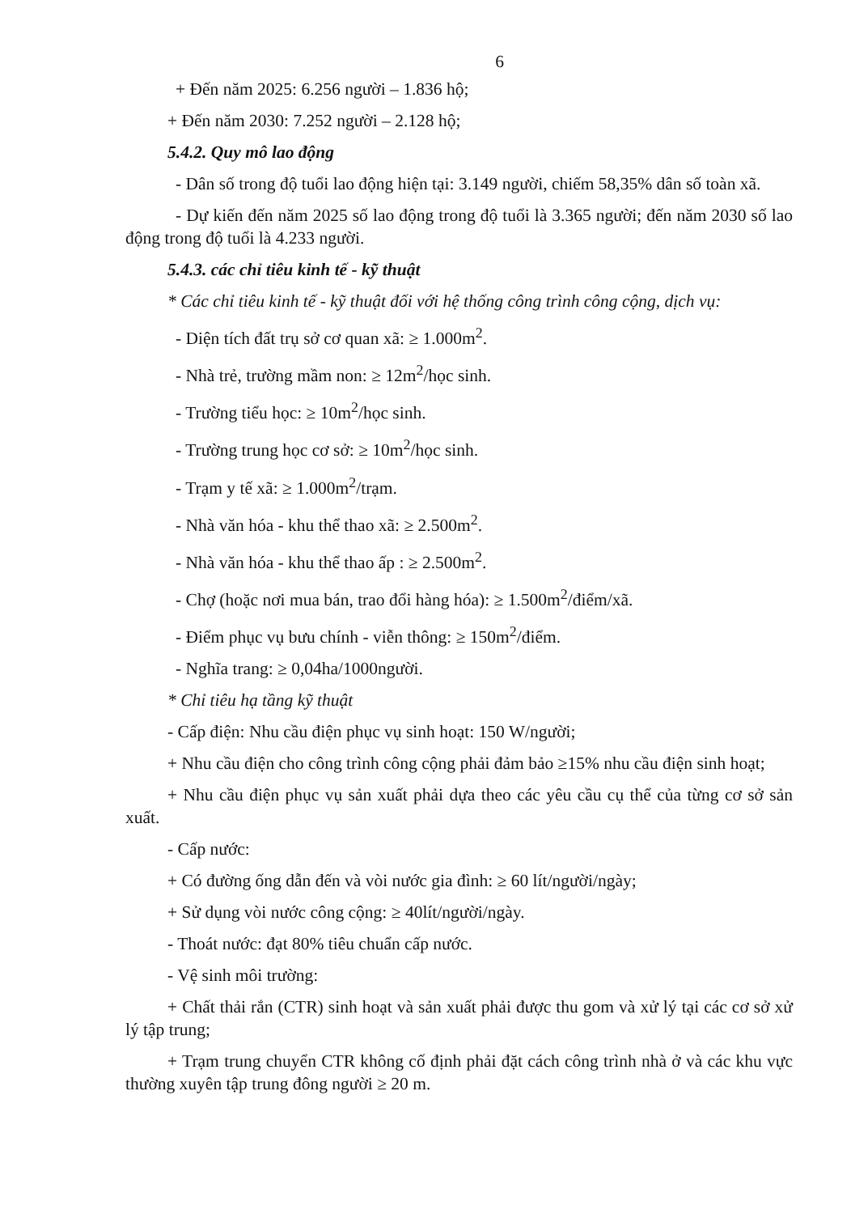6
+ Đến năm 2025: 6.256 người – 1.836 hộ;
+ Đến năm 2030: 7.252 người – 2.128 hộ;
5.4.2. Quy mô lao động
- Dân số trong độ tuổi lao động hiện tại: 3.149 người, chiếm 58,35% dân số toàn xã.
- Dự kiến đến năm 2025 số lao động trong độ tuổi là 3.365 người; đến năm 2030 số lao động trong độ tuổi là 4.233 người.
5.4.3. các chỉ tiêu kinh tế - kỹ thuật
* Các chỉ tiêu kinh tế - kỹ thuật đối với hệ thống công trình công cộng, dịch vụ:
- Diện tích đất trụ sở cơ quan xã: ≥ 1.000m<sup>2</sup>.
- Nhà trẻ, trường mầm non: ≥ 12m<sup>2</sup>/học sinh.
- Trường tiểu học: ≥ 10m<sup>2</sup>/học sinh.
- Trường trung học cơ sở: ≥ 10m<sup>2</sup>/học sinh.
- Trạm y tế xã: ≥ 1.000m<sup>2</sup>/trạm.
- Nhà văn hóa - khu thể thao xã: ≥ 2.500m<sup>2</sup>.
- Nhà văn hóa - khu thể thao ấp : ≥ 2.500m<sup>2</sup>.
- Chợ (hoặc nơi mua bán, trao đổi hàng hóa): ≥ 1.500m<sup>2</sup>/điểm/xã.
- Điểm phục vụ bưu chính - viễn thông: ≥ 150m<sup>2</sup>/điểm.
- Nghĩa trang: ≥ 0,04ha/1000người.
* Chỉ tiêu hạ tầng kỹ thuật
- Cấp điện: Nhu cầu điện phục vụ sinh hoạt: 150 W/người;
+ Nhu cầu điện cho công trình công cộng phải đảm bảo ≥15% nhu cầu điện sinh hoạt;
+ Nhu cầu điện phục vụ sản xuất phải dựa theo các yêu cầu cụ thể của từng cơ sở sản xuất.
- Cấp nước:
+ Có đường ống dẫn đến và vòi nước gia đình: ≥ 60 lít/người/ngày;
+ Sử dụng vòi nước công cộng: ≥ 40lít/người/ngày.
- Thoát nước: đạt 80% tiêu chuẩn cấp nước.
- Vệ sinh môi trường:
+ Chất thải rắn (CTR) sinh hoạt và sản xuất phải được thu gom và xử lý tại các cơ sở xử lý tập trung;
+ Trạm trung chuyển CTR không cố định phải đặt cách công trình nhà ở và các khu vực thường xuyên tập trung đông người ≥ 20 m.